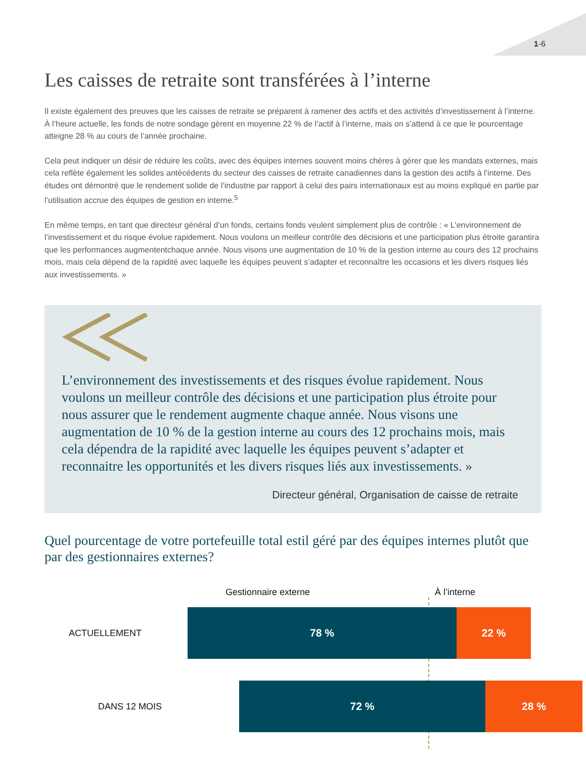1-6
Les caisses de retraite sont transférées à l’interne
Il existe également des preuves que les caisses de retraite se préparent à ramener des actifs et des activités d’investissement à l’interne. À l’heure actuelle, les fonds de notre sondage gèrent en moyenne 22 % de l’actif à l’interne, mais on s’attend à ce que le pourcentage atteigne 28 % au cours de l’année prochaine.
Cela peut indiquer un désir de réduire les coûts, avec des équipes internes souvent moins chères à gérer que les mandats externes, mais cela reflète également les solides antécédents du secteur des caisses de retraite canadiennes dans la gestion des actifs à l’interne. Des études ont démontré que le rendement solide de l’industrie par rapport à celui des pairs internationaux est au moins expliqué en partie par l’utilisation accrue des équipes de gestion en interne.<sup>5</sup>
En même temps, en tant que directeur général d’un fonds, certains fonds veulent simplement plus de contrôle : « L’environnement de l’investissement et du risque évolue rapidement. Nous voulons un meilleur contrôle des décisions et une participation plus étroite garantira que les performances augmententchaque année. Nous visons une augmentation de 10 % de la gestion interne au cours des 12 prochains mois, mais cela dépend de la rapidité avec laquelle les équipes peuvent s’adapter et reconnaître les occasions et les divers risques liés aux investissements. »
L’environnement des investissements et des risques évolue rapidement. Nous voulons un meilleur contrôle des décisions et une participation plus étroite pour nous assurer que le rendement augmente chaque année. Nous visons une augmentation de 10 % de la gestion interne au cours des 12 prochains mois, mais cela dépendra de la rapidité avec laquelle les équipes peuvent s’adapter et reconnaitre les opportunités et les divers risques liés aux investissements. »
Directeur général, Organisation de caisse de retraite
Quel pourcentage de votre portefeuille total estil géré par des équipes internes plutôt que par des gestionnaires externes?
Gestionnaire externe À l’interne
ACTUELLEMENT
78 % 22 %
DANS 12 MOIS
72 % 28 %